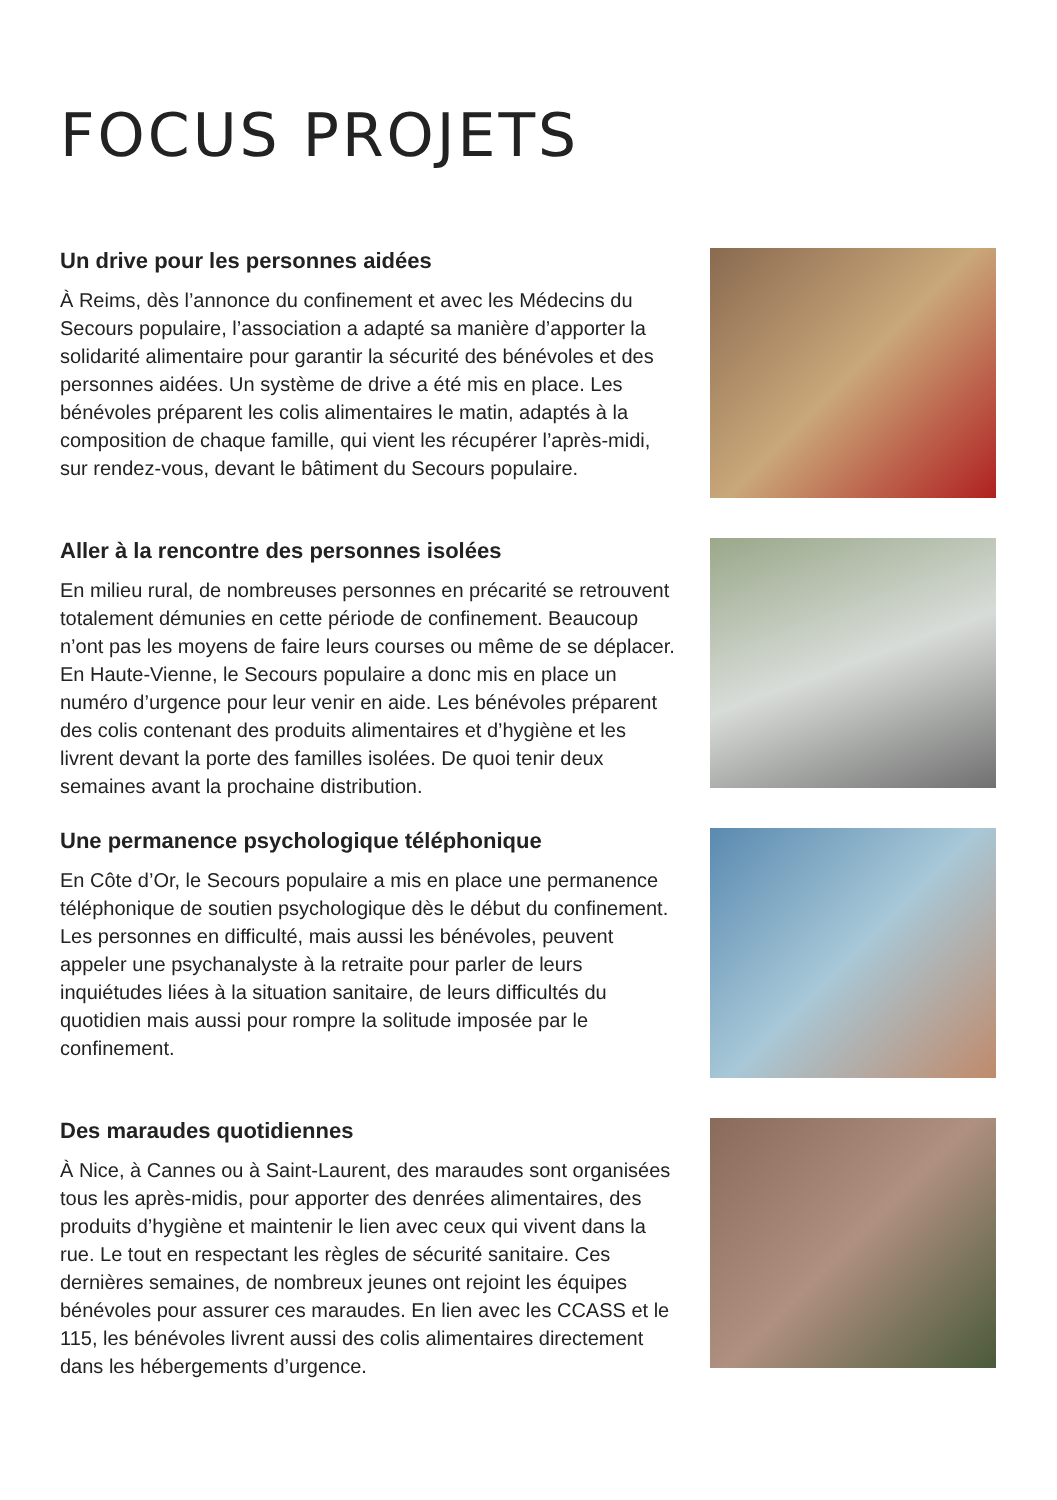FOCUS PROJETS
Un drive pour les personnes aidées
À Reims, dès l’annonce du confinement et avec les Médecins du Secours populaire, l’association a adapté sa manière d’apporter la solidarité alimentaire pour garantir la sécurité des bénévoles et des personnes aidées. Un système de drive a été mis en place. Les bénévoles préparent les colis alimentaires le matin, adaptés à la composition de chaque famille, qui vient les récupérer l’après-midi, sur rendez-vous, devant le bâtiment du Secours populaire.
Aller à la rencontre des personnes isolées
En milieu rural, de nombreuses personnes en précarité se retrouvent totalement démunies en cette période de confinement. Beaucoup n’ont pas les moyens de faire leurs courses ou même de se déplacer. En Haute-Vienne, le Secours populaire a donc mis en place un numéro d’urgence pour leur venir en aide. Les bénévoles préparent des colis contenant des produits alimentaires et d’hygiène et les livrent devant la porte des familles isolées. De quoi tenir deux semaines avant la prochaine distribution.
Une permanence psychologique téléphonique
En Côte d’Or, le Secours populaire a mis en place une permanence téléphonique de soutien psychologique dès le début du confinement. Les personnes en difficulté, mais aussi les bénévoles, peuvent appeler une psychanalyste à la retraite pour parler de leurs inquiétudes liées à la situation sanitaire, de leurs difficultés du quotidien mais aussi pour rompre la solitude imposée par le confinement.
Des maraudes quotidiennes
À Nice, à Cannes ou à Saint-Laurent, des maraudes sont organisées tous les après-midis, pour apporter des denrées alimentaires, des produits d’hygiène et maintenir le lien avec ceux qui vivent dans la rue. Le tout en respectant les règles de sécurité sanitaire. Ces dernières semaines, de nombreux jeunes ont rejoint les équipes bénévoles pour assurer ces maraudes. En lien avec les CCASS et le 115, les bénévoles livrent aussi des colis alimentaires directement dans les hébergements d’urgence.